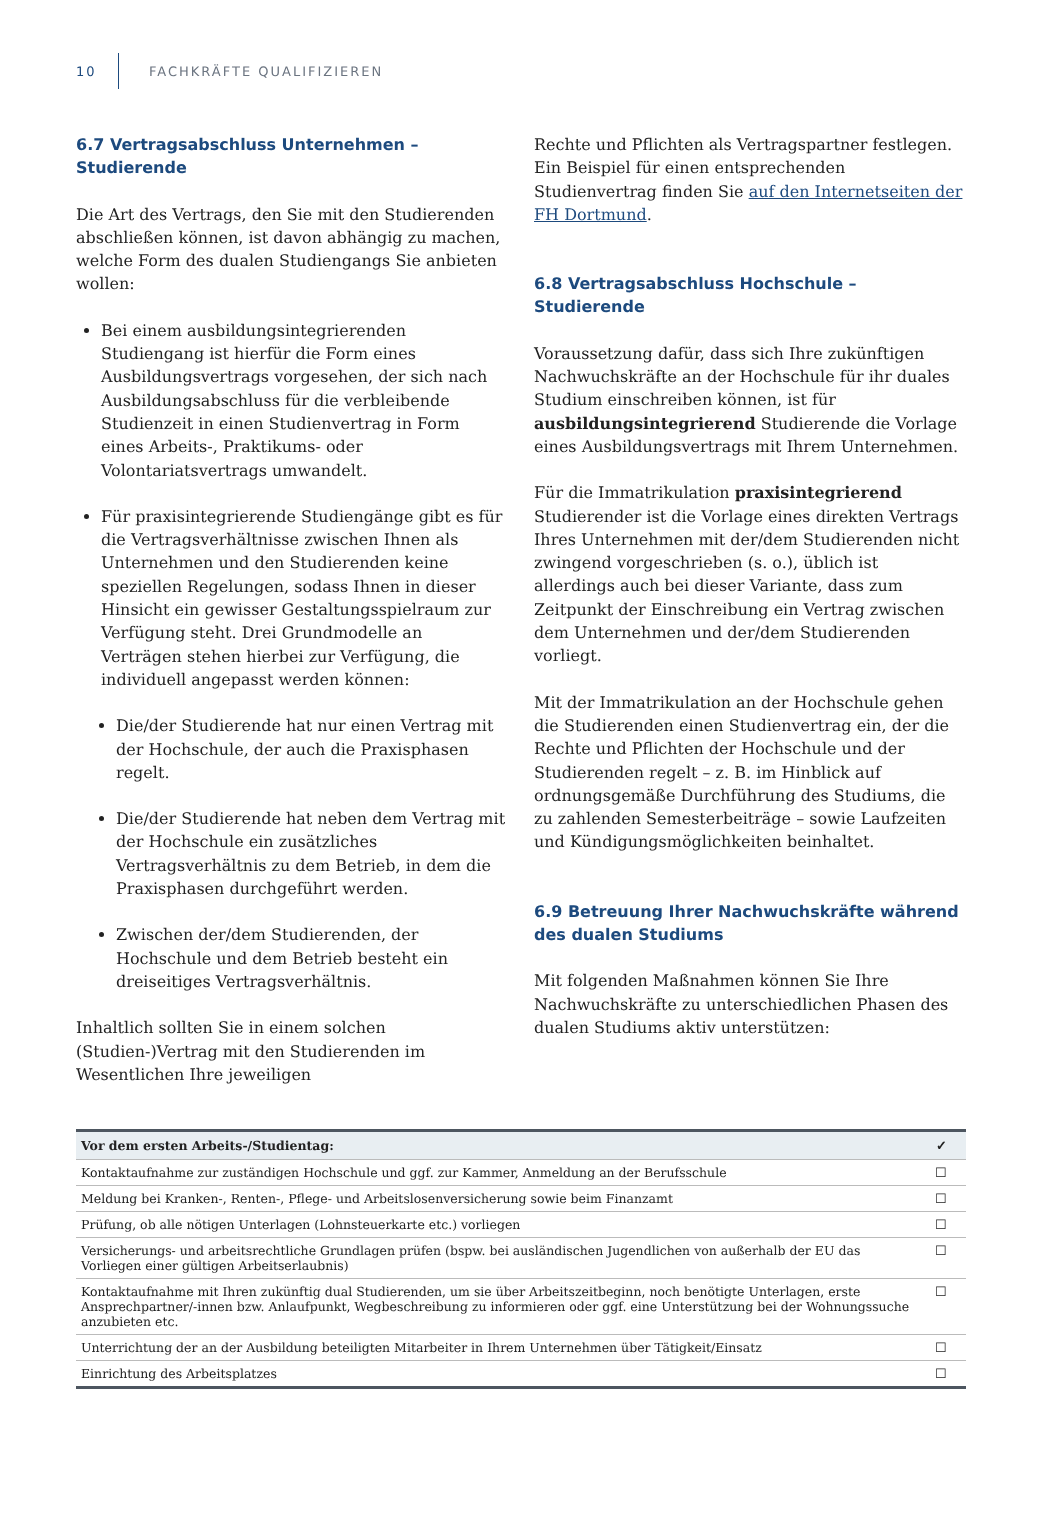10 FACHKRÄFTE QUALIFIZIEREN
6.7 Vertragsabschluss Unternehmen – Studierende
Die Art des Vertrags, den Sie mit den Studierenden abschließen können, ist davon abhängig zu machen, welche Form des dualen Studiengangs Sie anbieten wollen:
Bei einem ausbildungsintegrierenden Studiengang ist hierfür die Form eines Ausbildungsvertrags vorgesehen, der sich nach Ausbildungsabschluss für die verbleibende Studienzeit in einen Studienvertrag in Form eines Arbeits-, Praktikums- oder Volontariatsvertrags umwandelt.
Für praxisintegrierende Studiengänge gibt es für die Vertragsverhältnisse zwischen Ihnen als Unternehmen und den Studierenden keine speziellen Regelungen, sodass Ihnen in dieser Hinsicht ein gewisser Gestaltungsspielraum zur Verfügung steht. Drei Grundmodelle an Verträgen stehen hierbei zur Verfügung, die individuell angepasst werden können:
Die/der Studierende hat nur einen Vertrag mit der Hochschule, der auch die Praxisphasen regelt.
Die/der Studierende hat neben dem Vertrag mit der Hochschule ein zusätzliches Vertragsverhältnis zu dem Betrieb, in dem die Praxisphasen durchgeführt werden.
Zwischen der/dem Studierenden, der Hochschule und dem Betrieb besteht ein dreiseitiges Vertragsverhältnis.
Inhaltlich sollten Sie in einem solchen (Studien-)Vertrag mit den Studierenden im Wesentlichen Ihre jeweiligen
Rechte und Pflichten als Vertragspartner festlegen. Ein Beispiel für einen entsprechenden Studienvertrag finden Sie auf den Internetseiten der FH Dortmund.
6.8 Vertragsabschluss Hochschule – Studierende
Voraussetzung dafür, dass sich Ihre zukünftigen Nachwuchskräfte an der Hochschule für ihr duales Studium einschreiben können, ist für ausbildungsintegrierend Studierende die Vorlage eines Ausbildungsvertrags mit Ihrem Unternehmen.
Für die Immatrikulation praxisintegrierend Studierender ist die Vorlage eines direkten Vertrags Ihres Unternehmen mit der/dem Studierenden nicht zwingend vorgeschrieben (s. o.), üblich ist allerdings auch bei dieser Variante, dass zum Zeitpunkt der Einschreibung ein Vertrag zwischen dem Unternehmen und der/dem Studierenden vorliegt.
Mit der Immatrikulation an der Hochschule gehen die Studierenden einen Studienvertrag ein, der die Rechte und Pflichten der Hochschule und der Studierenden regelt – z. B. im Hinblick auf ordnungsgemäße Durchführung des Studiums, die zu zahlenden Semesterbeiträge – sowie Laufzeiten und Kündigungsmöglichkeiten beinhaltet.
6.9 Betreuung Ihrer Nachwuchskräfte während des dualen Studiums
Mit folgenden Maßnahmen können Sie Ihre Nachwuchskräfte zu unterschiedlichen Phasen des dualen Studiums aktiv unterstützen:
| Vor dem ersten Arbeits-/Studientag: | ✓ |
| --- | --- |
| Kontaktaufnahme zur zuständigen Hochschule und ggf. zur Kammer, Anmeldung an der Berufsschule | ☐ |
| Meldung bei Kranken-, Renten-, Pflege- und Arbeitslosenversicherung sowie beim Finanzamt | ☐ |
| Prüfung, ob alle nötigen Unterlagen (Lohnsteuerkarte etc.) vorliegen | ☐ |
| Versicherungs- und arbeitsrechtliche Grundlagen prüfen (bspw. bei ausländischen Jugendlichen von außerhalb der EU das Vorliegen einer gültigen Arbeitserlaubnis) | ☐ |
| Kontaktaufnahme mit Ihren zukünftig dual Studierenden, um sie über Arbeitszeitbeginn, noch benötigte Unterlagen, erste Ansprechpartner/-innen bzw. Anlaufpunkt, Wegbeschreibung zu informieren oder ggf. eine Unterstützung bei der Wohnungssuche anzubieten etc. | ☐ |
| Unterrichtung der an der Ausbildung beteiligten Mitarbeiter in Ihrem Unternehmen über Tätigkeit/Einsatz | ☐ |
| Einrichtung des Arbeitsplatzes | ☐ |